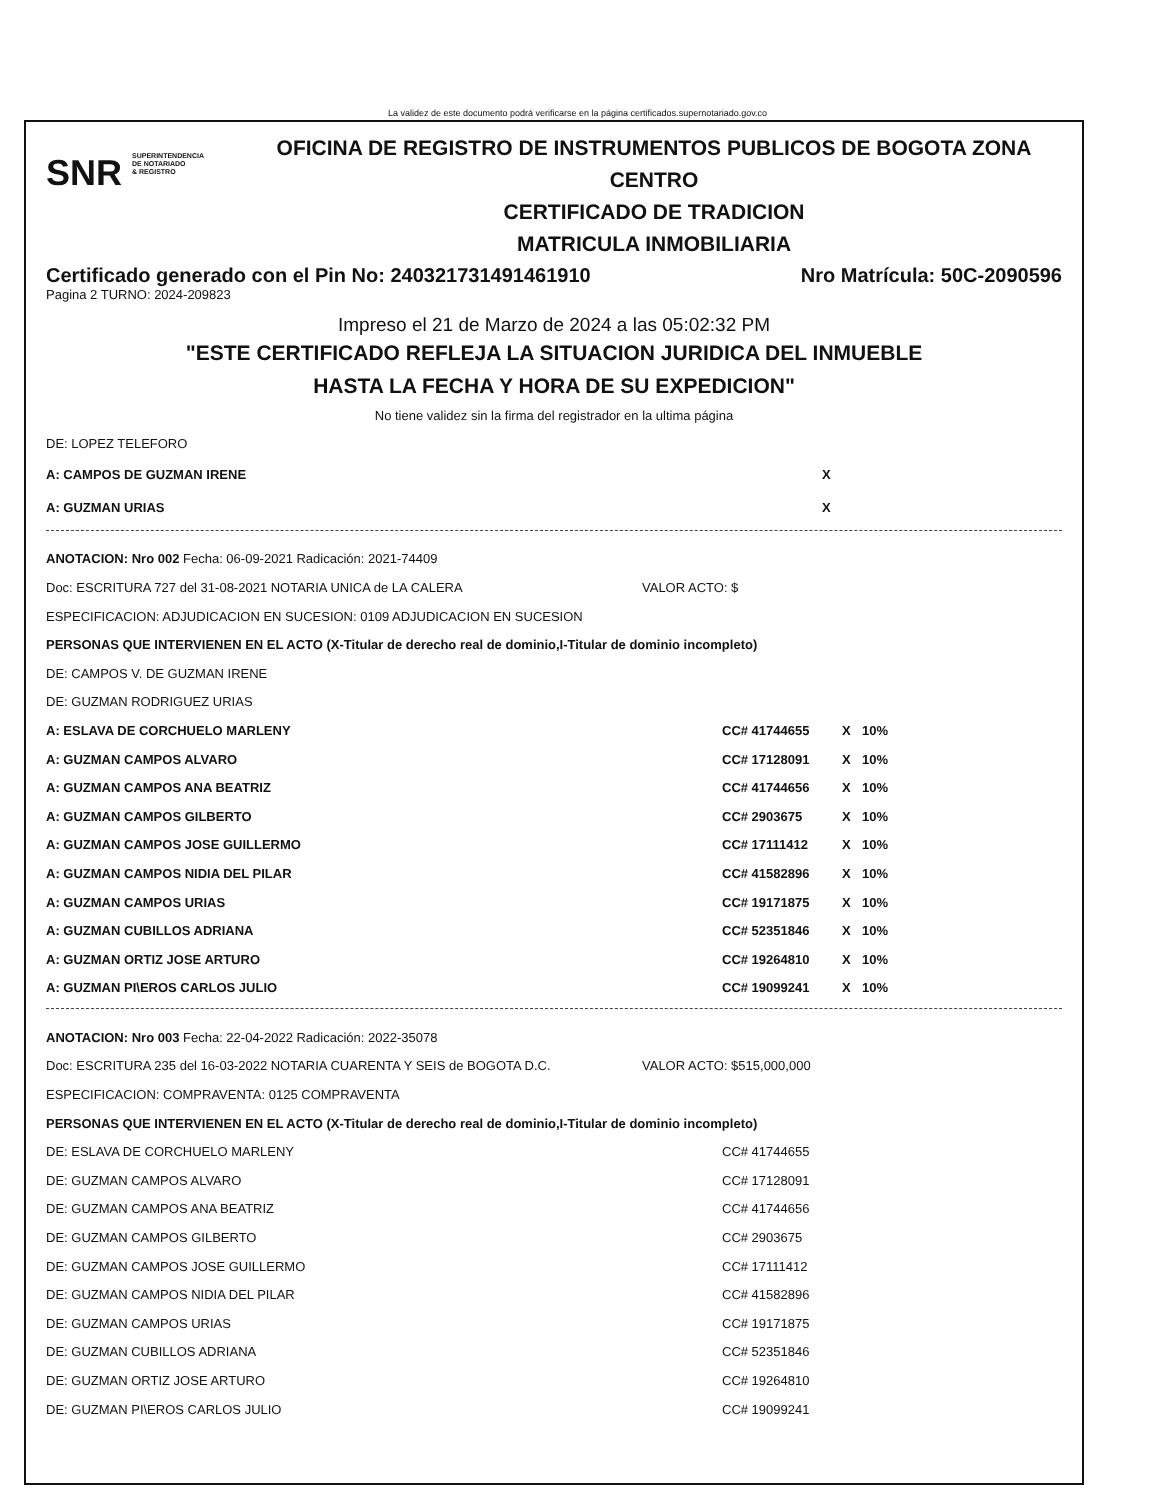La validez de este documento podrá verificarse en la página certificados.supernotariado.gov.co
SNR SUPERINTENDENCIA
DE NOTARIADO
& REGISTRO
OFICINA DE REGISTRO DE INSTRUMENTOS PUBLICOS DE BOGOTA ZONA
CENTRO
CERTIFICADO DE TRADICION
MATRICULA INMOBILIARIA
Certificado generado con el Pin No: 240321731491461910 Nro Matrícula: 50C-2090596
Pagina 2 TURNO: 2024-209823
Impreso el 21 de Marzo de 2024 a las 05:02:32 PM
"ESTE CERTIFICADO REFLEJA LA SITUACION JURIDICA DEL INMUEBLE
HASTA LA FECHA Y HORA DE SU EXPEDICION"
No tiene validez sin la firma del registrador en la ultima página
DE: LOPEZ TELEFORO
A: CAMPOS DE GUZMAN IRENE X
A: GUZMAN URIAS X
ANOTACION: Nro 002 Fecha: 06-09-2021 Radicación: 2021-74409
Doc: ESCRITURA 727 del 31-08-2021 NOTARIA UNICA de LA CALERA VALOR ACTO: $
ESPECIFICACION: ADJUDICACION EN SUCESION: 0109 ADJUDICACION EN SUCESION
PERSONAS QUE INTERVIENEN EN EL ACTO (X-Titular de derecho real de dominio,I-Titular de dominio incompleto)
DE: CAMPOS V. DE GUZMAN IRENE
DE: GUZMAN RODRIGUEZ URIAS
A: ESLAVA DE CORCHUELO MARLENY CC# 41744655 X 10%
A: GUZMAN CAMPOS ALVARO CC# 17128091 X 10%
A: GUZMAN CAMPOS ANA BEATRIZ CC# 41744656 X 10%
A: GUZMAN CAMPOS GILBERTO CC# 2903675 X 10%
A: GUZMAN CAMPOS JOSE GUILLERMO CC# 17111412 X 10%
A: GUZMAN CAMPOS NIDIA DEL PILAR CC# 41582896 X 10%
A: GUZMAN CAMPOS URIAS CC# 19171875 X 10%
A: GUZMAN CUBILLOS ADRIANA CC# 52351846 X 10%
A: GUZMAN ORTIZ JOSE ARTURO CC# 19264810 X 10%
A: GUZMAN PI\EROS CARLOS JULIO CC# 19099241 X 10%
ANOTACION: Nro 003 Fecha: 22-04-2022 Radicación: 2022-35078
Doc: ESCRITURA 235 del 16-03-2022 NOTARIA CUARENTA Y SEIS de BOGOTA D.C. VALOR ACTO: $515,000,000
ESPECIFICACION: COMPRAVENTA: 0125 COMPRAVENTA
PERSONAS QUE INTERVIENEN EN EL ACTO (X-Titular de derecho real de dominio,I-Titular de dominio incompleto)
DE: ESLAVA DE CORCHUELO MARLENY CC# 41744655
DE: GUZMAN CAMPOS ALVARO CC# 17128091
DE: GUZMAN CAMPOS ANA BEATRIZ CC# 41744656
DE: GUZMAN CAMPOS GILBERTO CC# 2903675
DE: GUZMAN CAMPOS JOSE GUILLERMO CC# 17111412
DE: GUZMAN CAMPOS NIDIA DEL PILAR CC# 41582896
DE: GUZMAN CAMPOS URIAS CC# 19171875
DE: GUZMAN CUBILLOS ADRIANA CC# 52351846
DE: GUZMAN ORTIZ JOSE ARTURO CC# 19264810
DE: GUZMAN PI\EROS CARLOS JULIO CC# 19099241